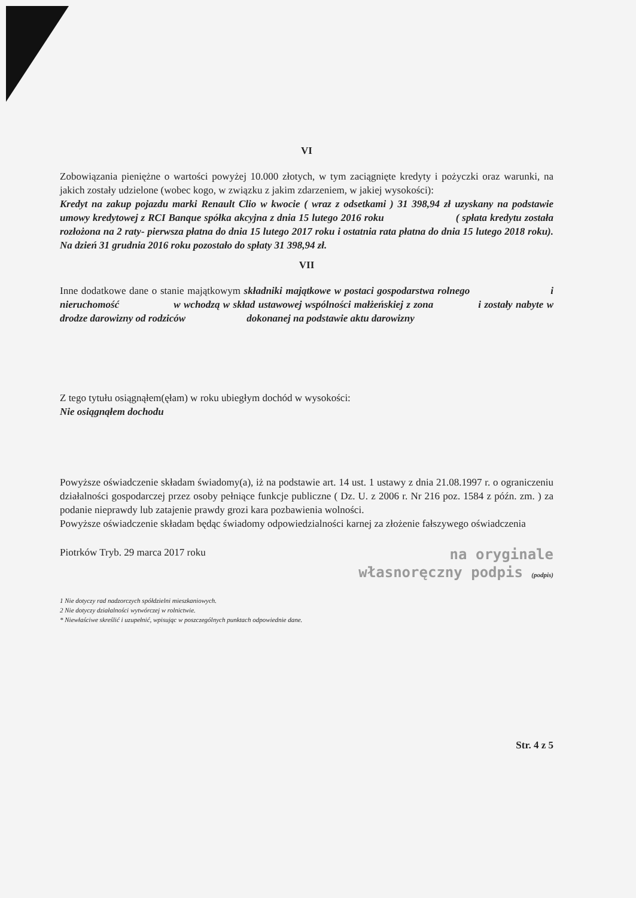VI
Zobowiązania pieniężne o wartości powyżej 10.000 złotych, w tym zaciągnięte kredyty i pożyczki oraz warunki, na jakich zostały udzielone (wobec kogo, w związku z jakim zdarzeniem, w jakiej wysokości):
Kredyt na zakup pojazdu marki Renault Clio w kwocie ( wraz z odsetkami ) 31 398,94 zł uzyskany na podstawie umowy kredytowej z RCI Banque spółka akcyjna z dnia 15 lutego 2016 roku ( spłata kredytu została rozłożona na 2 raty- pierwsza płatna do dnia 15 lutego 2017 roku i ostatnia rata płatna do dnia 15 lutego 2018 roku). Na dzień 31 grudnia 2016 roku pozostało do spłaty 31 398,94 zł.
VII
Inne dodatkowe dane o stanie majątkowym składniki majątkowe w postaci gospodarstwa rolnego i nieruchomość w wchodzą w skład ustawowej wspólności małżeńskiej z zona i zostały nabyte w drodze darowizny od rodziców dokonanej na podstawie aktu darowizny
Z tego tytułu osiągnąłem(ęłam) w roku ubiegłym dochód w wysokości:
Nie osiągnąłem dochodu
Powyższe oświadczenie składam świadomy(a), iż na podstawie art. 14 ust. 1 ustawy z dnia 21.08.1997 r. o ograniczeniu działalności gospodarczej przez osoby pełniące funkcje publiczne ( Dz. U. z 2006 r. Nr 216 poz. 1584 z późn. zm. ) za podanie nieprawdy lub zatajenie prawdy grozi kara pozbawienia wolności.
Powyższe oświadczenie składam będąc świadomy odpowiedzialności karnej za złożenie fałszywego oświadczenia
Piotrków Tryb. 29 marca 2017 roku
na oryginale
własnoręczny podpis (podpis)
1 Nie dotyczy rad nadzorczych spółdzielni mieszkaniowych.
2 Nie dotyczy działalności wytwórczej w rolnictwie.
* Niewłaściwe skreślić i uzupełnić, wpisując w poszczególnych punktach odpowiednie dane.
Str. 4 z 5